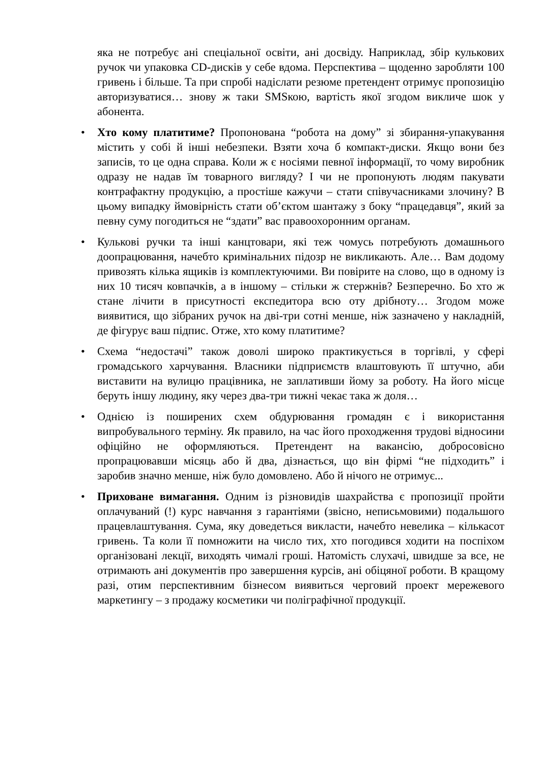яка не потребує ані спеціальної освіти, ані досвіду. Наприклад, збір кулькових ручок чи упаковка CD-дисків у себе вдома. Перспектива – щоденно заробляти 100 гривень і більше. Та при спробі надіслати резюме претендент отримує пропозицію авторизуватися… знову ж таки SMSкою, вартість якої згодом викличе шок у абонента.
• Хто кому платитиме? Пропонована “робота на дому” зі збирання-упакування містить у собі й інші небезпеки. Взяти хоча б компакт-диски. Якщо вони без записів, то це одна справа. Коли ж є носіями певної інформації, то чому виробник одразу не надав їм товарного вигляду? І чи не пропонують людям пакувати контрафактну продукцію, а простіше кажучи – стати співучасниками злочину? В цьому випадку ймовірність стати об’єктом шантажу з боку “працедавця”, який за певну суму погодиться не “здати” вас правоохоронним органам.
• Кулькові ручки та інші канцтовари, які теж чомусь потребують домашнього доопрацювання, начебто кримінальних підозр не викликають. Але… Вам додому привозять кілька ящиків із комплектуючими. Ви повірите на слово, що в одному із них 10 тисяч ковпачків, а в іншому – стільки ж стержнів? Безперечно. Бо хто ж стане лічити в присутності експедитора всю оту дрібноту… Згодом може виявитися, що зібраних ручок на дві-три сотні менше, ніж зазначено у накладній, де фігурує ваш підпис. Отже, хто кому платитиме?
• Схема “недостачі” також доволі широко практикується в торгівлі, у сфері громадського харчування. Власники підприємств влаштовують її штучно, аби виставити на вулицю працівника, не заплативши йому за роботу. На його місце беруть іншу людину, яку через два-три тижні чекає така ж доля…
• Однією із поширених схем обдурювання громадян є і використання випробувального терміну. Як правило, на час його проходження трудові відносини офіційно не оформляються. Претендент на вакансію, добросовісно пропрацювавши місяць або й два, дізнається, що він фірмі “не підходить” і заробив значно менше, ніж було домовлено. Або й нічого не отримує...
• Приховане вимагання. Одним із різновидів шахрайства є пропозиції пройти оплачуваний (!) курс навчання з гарантіями (звісно, неписьмовими) подальшого працевлаштування. Сума, яку доведеться викласти, начебто невелика – кількасот гривень. Та коли її помножити на число тих, хто погодився ходити на поспіхом організовані лекції, виходять чималі гроші. Натомість слухачі, швидше за все, не отримають ані документів про завершення курсів, ані обіцяної роботи. В кращому разі, отим перспективним бізнесом виявиться черговий проект мережевого маркетингу – з продажу косметики чи поліграфічної продукції.